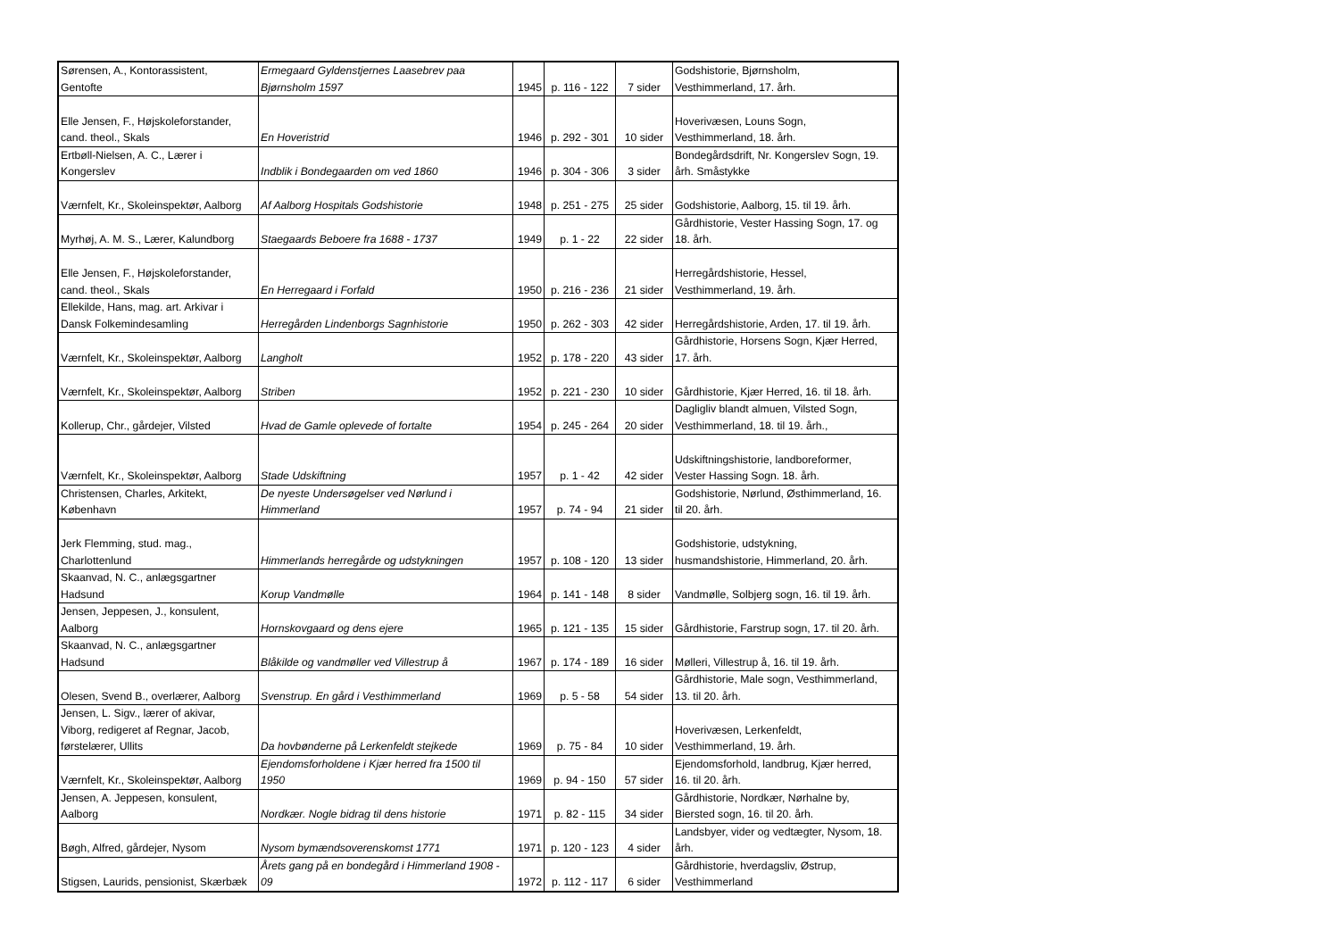| Sørensen, A., Kontorassistent, Gentofte | Ermegaard Gyldenstjernes Laasebrev paa Bjørnsholm 1597 | 1945 | p. 116 - 122 | 7 sider | Godshistorie, Bjørnsholm, Vesthimmerland, 17. årh. |
| Elle Jensen, F., Højskoleforstander, cand. theol., Skals | En Hoveristrid | 1946 | p. 292 - 301 | 10 sider | Hoverivæsen, Louns Sogn, Vesthimmerland, 18. årh. |
| Ertbøll-Nielsen, A. C., Lærer i Kongerslev | Indblik i Bondegaarden om ved 1860 | 1946 | p. 304 - 306 | 3 sider | Bondegårdsdrift, Nr. Kongerslev Sogn, 19. årh. Småstykke |
| Værnfelt, Kr., Skoleinspektør, Aalborg | Af Aalborg Hospitals Godshistorie | 1948 | p. 251 - 275 | 25 sider | Godshistorie, Aalborg, 15. til 19. årh. |
| Myrhøj, A. M. S., Lærer, Kalundborg | Staegaards Beboere fra 1688 - 1737 | 1949 | p. 1 - 22 | 22 sider | Gårdhistorie, Vester Hassing Sogn, 17. og 18. årh. |
| Elle Jensen, F., Højskoleforstander, cand. theol., Skals | En Herregaard i Forfald | 1950 | p. 216 - 236 | 21 sider | Herregårdshistorie, Hessel, Vesthimmerland, 19. årh. |
| Ellekilde, Hans, mag. art. Arkivar i Dansk Folkemindesamling | Herregården Lindenborgs Sagnhistorie | 1950 | p. 262 - 303 | 42 sider | Herregårdshistorie, Arden, 17. til 19. årh. |
| Værnfelt, Kr., Skoleinspektør, Aalborg | Langholt | 1952 | p. 178 - 220 | 43 sider | Gårdhistorie, Horsens Sogn, Kjær Herred, 17. årh. |
| Værnfelt, Kr., Skoleinspektør, Aalborg | Striben | 1952 | p. 221 - 230 | 10 sider | Gårdhistorie, Kjær Herred, 16. til 18. årh. |
| Kollerup, Chr., gårdejer, Vilsted | Hvad de Gamle oplevede of fortalte | 1954 | p. 245 - 264 | 20 sider | Dagligliv blandt almuen, Vilsted Sogn, Vesthimmerland, 18. til 19. årh., |
| Værnfelt, Kr., Skoleinspektør, Aalborg | Stade Udskiftning | 1957 | p. 1 - 42 | 42 sider | Udskiftningshistorie, landboreformer, Vester Hassing Sogn. 18. årh. |
| Christensen, Charles, Arkitekt, København | De nyeste Undersøgelser ved Nørlund i Himmerland | 1957 | p. 74 - 94 | 21 sider | Godshistorie, Nørlund, Østhimmerland, 16. til 20. årh. |
| Jerk Flemming, stud. mag., Charlottenlund | Himmerlands herregårde og udstykningen | 1957 | p. 108 - 120 | 13 sider | Godshistorie, udstykning, husmandshistorie, Himmerland, 20. årh. |
| Skaanvad, N. C., anlægsgartner Hadsund | Korup Vandmølle | 1964 | p. 141 - 148 | 8 sider | Vandmølle, Solbjerg sogn, 16. til 19. årh. |
| Jensen, Jeppesen, J., konsulent, Aalborg | Hornskovgaard og dens ejere | 1965 | p. 121 - 135 | 15 sider | Gårdhistorie, Farstrup sogn, 17. til 20. årh. |
| Skaanvad, N. C., anlægsgartner Hadsund | Blåkilde og vandmøller ved Villestrup å | 1967 | p. 174 - 189 | 16 sider | Mølleri, Villestrup å, 16. til 19. årh. |
| Olesen, Svend B., overlærer, Aalborg | Svenstrup. En gård i Vesthimmerland | 1969 | p. 5 - 58 | 54 sider | Gårdhistorie, Male sogn, Vesthimmerland, 13. til 20. årh. |
| Jensen, L. Sigv., lærer of akivar, Viborg, redigeret af Regnar, Jacob, førstelærer, Ullits | Da hovbønderne på Lerkenfeldt stejkede | 1969 | p. 75 - 84 | 10 sider | Hoverivæsen, Lerkenfeldt, Vesthimmerland, 19. årh. |
| Værnfelt, Kr., Skoleinspektør, Aalborg | Ejendomsforholdene i Kjær herred fra 1500 til 1950 | 1969 | p. 94 - 150 | 57 sider | Ejendomsforhold, landbrug, Kjær herred, 16. til 20. årh. |
| Jensen, A. Jeppesen, konsulent, Aalborg | Nordkær. Nogle bidrag til dens historie | 1971 | p. 82 - 115 | 34 sider | Gårdhistorie, Nordkær, Nørhalne by, Biersted sogn, 16. til 20. årh. |
| Bøgh, Alfred, gårdejer, Nysom | Nysom bymændsoverenskomst 1771 | 1971 | p. 120 - 123 | 4 sider | Landsbyer, vider og vedtægter, Nysom, 18. årh. |
| Stigsen, Laurids, pensionist, Skærbæk | Årets gang på en bondegård i Himmerland 1908 - 09 | 1972 | p. 112 - 117 | 6 sider | Gårdhistorie, hverdagsliv, Østrup, Vesthimmerland |